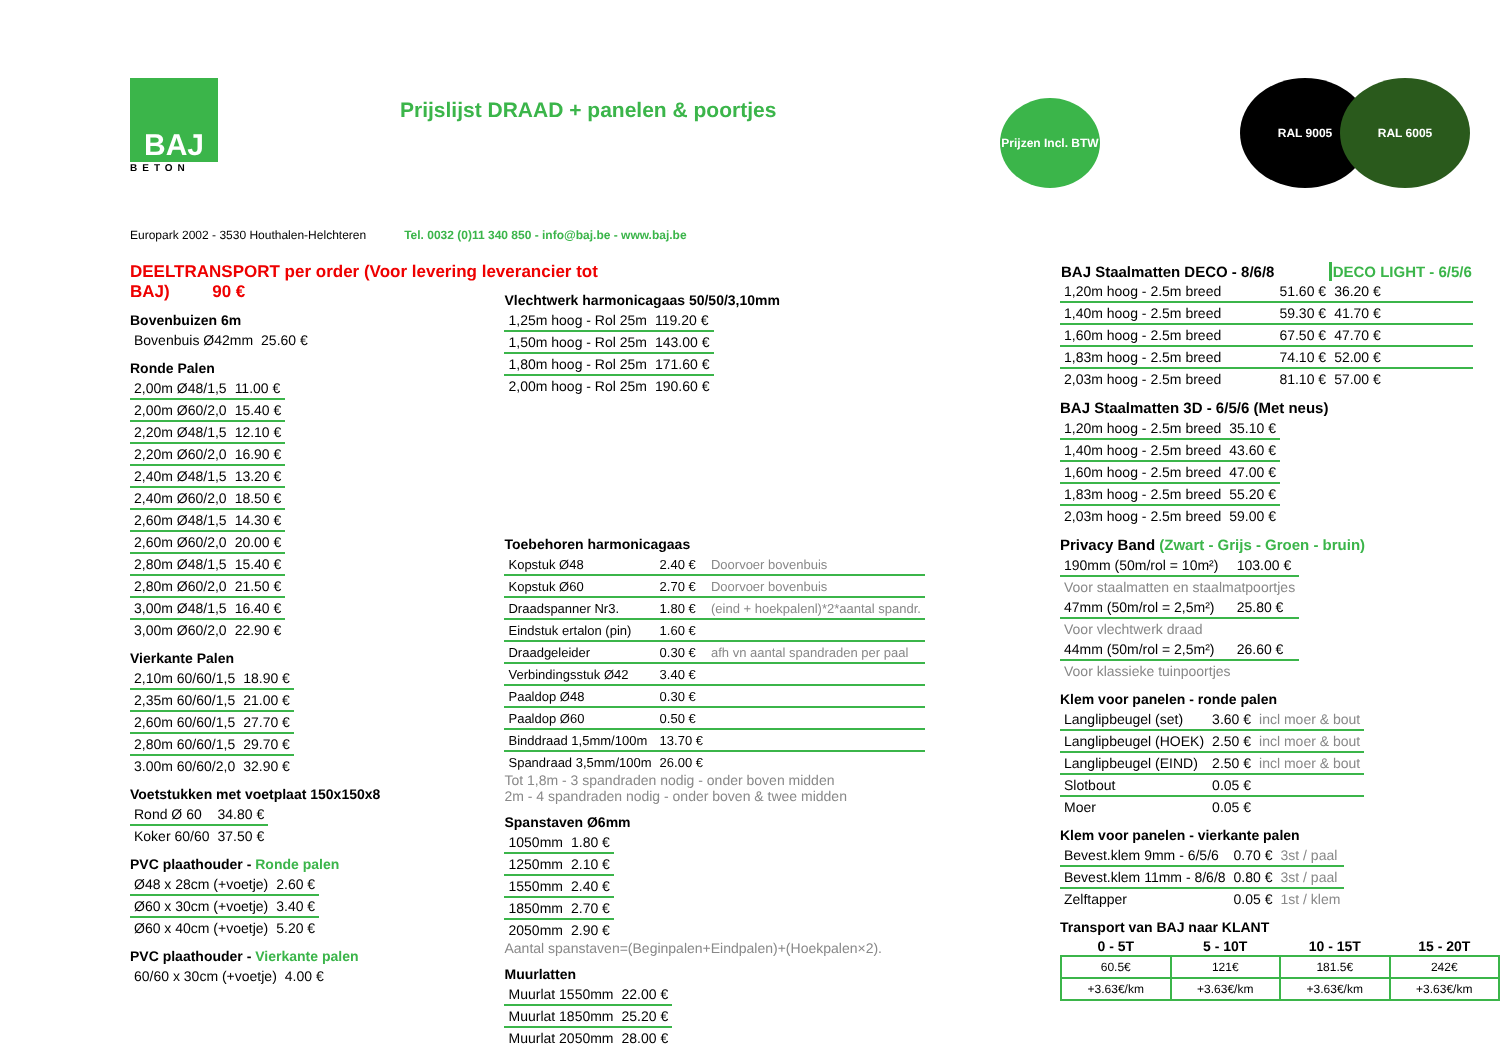BAJ
BETON
Prijslijst DRAAD + panelen & poortjes
Prijzen Incl. BTW
RAL 9005 RAL 6005
Europark 2002 - 3530 Houthalen-Helchteren Tel. 0032 (0)11 340 850 - info@baj.be - www.baj.be
DEELTRANSPORT per order (Voor levering leverancier tot BAJ) 90 €
Bovenbuizen 6m
| Bovenbuis Ø42mm | 25.60 € |
Ronde Palen
| 2,00m Ø48/1,5 | 11.00 € |
| 2,00m Ø60/2,0 | 15.40 € |
| 2,20m Ø48/1,5 | 12.10 € |
| 2,20m Ø60/2,0 | 16.90 € |
| 2,40m Ø48/1,5 | 13.20 € |
| 2,40m Ø60/2,0 | 18.50 € |
| 2,60m Ø48/1,5 | 14.30 € |
| 2,60m Ø60/2,0 | 20.00 € |
| 2,80m Ø48/1,5 | 15.40 € |
| 2,80m Ø60/2,0 | 21.50 € |
| 3,00m Ø48/1,5 | 16.40 € |
| 3,00m Ø60/2,0 | 22.90 € |
Vierkante Palen
| 2,10m 60/60/1,5 | 18.90 € |
| 2,35m 60/60/1,5 | 21.00 € |
| 2,60m 60/60/1,5 | 27.70 € |
| 2,80m 60/60/1,5 | 29.70 € |
| 3.00m 60/60/2,0 | 32.90 € |
Voetstukken met voetplaat 150x150x8
| Rond Ø 60 | 34.80 € |
| Koker 60/60 | 37.50 € |
PVC plaathouder - Ronde palen
| Ø48 x 28cm (+voetje) | 2.60 € |
| Ø60 x 30cm (+voetje) | 3.40 € |
| Ø60 x 40cm (+voetje) | 5.20 € |
PVC plaathouder - Vierkante palen
| 60/60 x 30cm (+voetje) | 4.00 € |
Vlechtwerk harmonicagaas 50/50/3,10mm
| 1,25m hoog - Rol 25m | 119.20 € |
| 1,50m hoog - Rol 25m | 143.00 € |
| 1,80m hoog - Rol 25m | 171.60 € |
| 2,00m hoog - Rol 25m | 190.60 € |
Toebehoren harmonicagaas
| Kopstuk Ø48 | 2.40 € | Doorvoer bovenbuis |
| Kopstuk Ø60 | 2.70 € | Doorvoer bovenbuis |
| Draadspanner Nr3. | 1.80 € | (eind + hoekpalenl)*2*aantal spandr. |
| Eindstuk ertalon (pin) | 1.60 € | |
| Draadgeleider | 0.30 € | afh vn aantal spandraden per paal |
| Verbindingsstuk Ø42 | 3.40 € | |
| Paaldop Ø48 | 0.30 € | |
| Paaldop Ø60 | 0.50 € | |
| Binddraad 1,5mm/100m | 13.70 € | |
| Spandraad 3,5mm/100m | 26.00 € | |
Tot 1,8m - 3 spandraden nodig - onder boven midden
2m - 4 spandraden nodig - onder boven & twee midden
Spanstaven Ø6mm
| 1050mm | 1.80 € |
| 1250mm | 2.10 € |
| 1550mm | 2.40 € |
| 1850mm | 2.70 € |
| 2050mm | 2.90 € |
Aantal spanstaven=(Beginpalen+Eindpalen)+(Hoekpalen×2).
Muurlatten
| Muurlat 1550mm | 22.00 € |
| Muurlat 1850mm | 25.20 € |
| Muurlat 2050mm | 28.00 € |
| BAJ Staalmatten DECO - 8/6/8 | | DECO LIGHT - 6/5/6 |
| --- | --- | --- |
| 1,20m hoog - 2.5m breed | 51.60 € | 36.20 € |
| 1,40m hoog - 2.5m breed | 59.30 € | 41.70 € |
| 1,60m hoog - 2.5m breed | 67.50 € | 47.70 € |
| 1,83m hoog - 2.5m breed | 74.10 € | 52.00 € |
| 2,03m hoog - 2.5m breed | 81.10 € | 57.00 € |
BAJ Staalmatten 3D - 6/5/6 (Met neus)
| 1,20m hoog - 2.5m breed | 35.10 € |
| 1,40m hoog - 2.5m breed | 43.60 € |
| 1,60m hoog - 2.5m breed | 47.00 € |
| 1,83m hoog - 2.5m breed | 55.20 € |
| 2,03m hoog - 2.5m breed | 59.00 € |
Privacy Band (Zwart - Grijs - Groen - bruin)
| 190mm (50m/rol = 10m²) | 103.00 € |
| Voor staalmatten en staalmatpoortjes | |
| 47mm (50m/rol = 2,5m²) | 25.80 € |
| Voor vlechtwerk draad | |
| 44mm (50m/rol = 2,5m²) | 26.60 € |
| Voor klassieke tuinpoortjes | |
Klem voor panelen - ronde palen
| Langlipbeugel (set) | 3.60 € | incl moer & bout |
| Langlipbeugel (HOEK) | 2.50 € | incl moer & bout |
| Langlipbeugel (EIND) | 2.50 € | incl moer & bout |
| Slotbout | 0.05 € | |
| Moer | 0.05 € | |
Klem voor panelen - vierkante palen
| Bevest.klem 9mm - 6/5/6 | 0.70 € | 3st / paal |
| Bevest.klem 11mm - 8/6/8 | 0.80 € | 3st / paal |
| Zelftapper | 0.05 € | 1st / klem |
Transport van BAJ naar KLANT
| 0 - 5T | 5 - 10T | 10 - 15T | 15 - 20T |
| --- | --- | --- | --- |
| 60.5€ | 121€ | 181.5€ | 242€ |
| +3.63€/km | +3.63€/km | +3.63€/km | +3.63€/km |